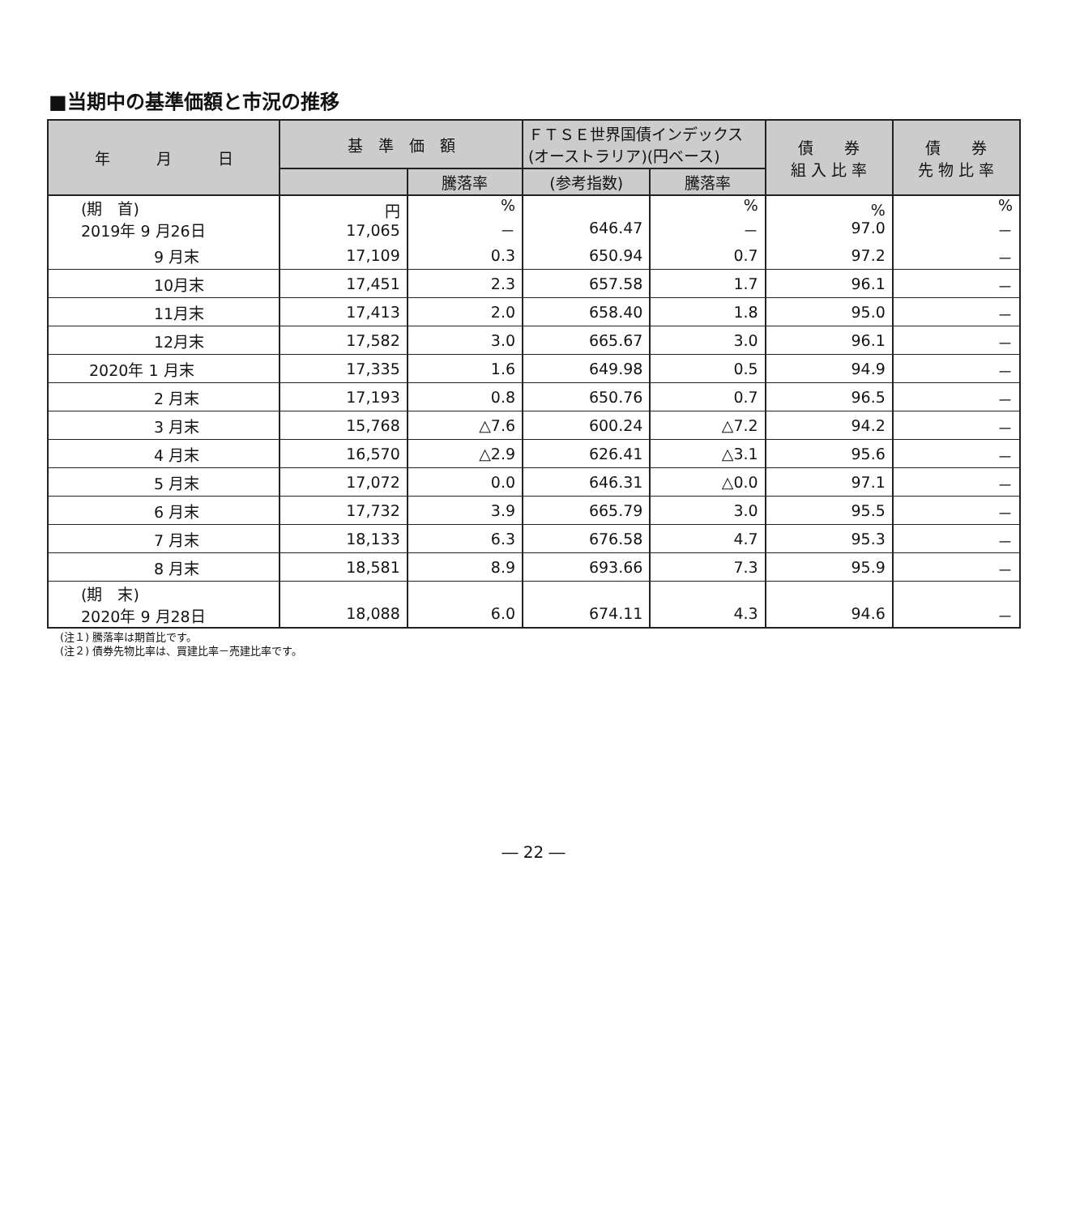■当期中の基準価額と市況の推移
| 年 月 日 | 基 準 価 額 | | ＦＴＳＥ世界国債インデックス (オーストラリア)(円ベース) | | 債 券 組 入 比 率 | 債 券 先 物 比 率 |
| --- | --- | --- | --- | --- | --- | --- |
| | | 騰落率 | (参考指数) | 騰落率 | | |
| (期 首) 2019年 9 月26日 | 円 17,065 | % － | 646.47 | % － | % 97.0 | % － |
| 9 月末 | 17,109 | 0.3 | 650.94 | 0.7 | 97.2 | － |
| 10月末 | 17,451 | 2.3 | 657.58 | 1.7 | 96.1 | － |
| 11月末 | 17,413 | 2.0 | 658.40 | 1.8 | 95.0 | － |
| 12月末 | 17,582 | 3.0 | 665.67 | 3.0 | 96.1 | － |
| 2020年 1 月末 | 17,335 | 1.6 | 649.98 | 0.5 | 94.9 | － |
| 2 月末 | 17,193 | 0.8 | 650.76 | 0.7 | 96.5 | － |
| 3 月末 | 15,768 | △7.6 | 600.24 | △7.2 | 94.2 | － |
| 4 月末 | 16,570 | △2.9 | 626.41 | △3.1 | 95.6 | － |
| 5 月末 | 17,072 | 0.0 | 646.31 | △0.0 | 97.1 | － |
| 6 月末 | 17,732 | 3.9 | 665.79 | 3.0 | 95.5 | － |
| 7 月末 | 18,133 | 6.3 | 676.58 | 4.7 | 95.3 | － |
| 8 月末 | 18,581 | 8.9 | 693.66 | 7.3 | 95.9 | － |
| (期 末) 2020年 9 月28日 | 18,088 | 6.0 | 674.11 | 4.3 | 94.6 | － |
(注１) 騰落率は期首比です。
(注２) 債券先物比率は、買建比率－売建比率です。
― 22 ―